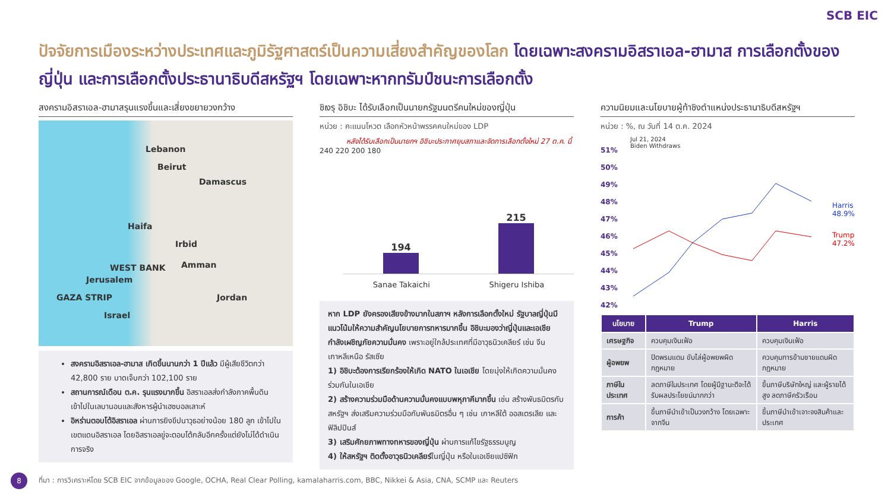SCB EIC
ปัจจัยการเมืองระหว่างประเทศและภูมิรัฐศาสตร์เป็นความเสี่ยงสำคัญของโลก โดยเฉพาะสงครามอิสราเอล-ฮามาส การเลือกตั้งของญี่ปุ่น และการเลือกตั้งประธานาธิบดีสหรัฐฯ โดยเฉพาะหากทรัมป์ชนะการเลือกตั้ง
สงครามอิสราเอล-ฮามาสรุนแรงขึ้นและเสี่ยงขยายวงกว้าง
Lebanon
Beirut
Damascus
Haifa
Irbid
WEST BANK Amman
Jerusalem
GAZA STRIP Jordan
Israel
สงครามอิสราเอล-ฮามาส เกิดขึ้นนานกว่า 1 ปีแล้ว มีผู้เสียชีวิตกว่า 42,800 ราย บาดเจ็บกว่า 102,100 ราย
สถานการณ์เดือน ต.ค. รุนแรงมากขึ้น อิสราเอลส่งกำลังภาคพื้นดินเข้าไปในเลบานอนและสังหารผู้นำเฮซบอลเลาะห์
อิหร่านตอบโต้อิสราเอล ผ่านการยิงขีปนาวุธอย่างน้อย 180 ลูก เข้าไปในเขตแดนอิสราเอล โดยอิสราเอลขู่จะตอบโต้กลับอีกครั้งแต่ยังไม่ได้ดำเนินการจริง
ชิเงรุ อิชิบะ ได้รับเลือกเป็นนายกรัฐมนตรีคนใหม่ของญี่ปุ่น
หน่วย : คะแนนโหวต เลือกหัวหน้าพรรคคนใหม่ของ LDP
หลังได้รับเลือกเป็นนายกฯ อิชิบะประกาศยุบสภาและจัดการเลือกตั้งใหม่ 27 ต.ค. นี้
240 220 200 180
194
215
Sanae Takaichi Shigeru Ishiba
หาก LDP ยังครองเสียงข้างมากในสภาฯ หลังการเลือกตั้งใหม่ รัฐบาลญี่ปุ่นมีแนวโน้มให้ความสำคัญนโยบายการทหารมากขึ้น อิชิบะมองว่าญี่ปุ่นและเอเชียกำลังเผชิญภัยความมั่นคง เพราะอยู่ใกล้ประเทศที่มีอาวุธนิวเคลียร์ เช่น จีน เกาหลีเหนือ รัสเซีย
1) อิชิบะต้องการเรียกร้องให้เกิด NATO ในเอเชีย โดยมุ่งให้เกิดความมั่นคงร่วมกันในเอเชีย
2) สร้างความร่วมมือด้านความมั่นคงแบบพหุภาคีมากขึ้น เช่น สร้างพันธมิตรกับสหรัฐฯ ส่งเสริมความร่วมมือกับพันธมิตรอื่น ๆ เช่น เกาหลีใต้ ออสเตรเลีย และฟิลิปปินส์
3) เสริมศักยภาพทางทหารของญี่ปุ่น ผ่านการแก้ไขรัฐธรรมนูญ
4) ให้สหรัฐฯ ติดตั้งอาวุธนิวเคลียร์ในญี่ปุ่น หรือในเอเชียแปซิฟิก
ความนิยมและนโยบายผู้ท้าชิงตำแหน่งประธานาธิบดีสหรัฐฯ
หน่วย : %, ณ วันที่ 14 ต.ค. 2024
51%
50%
49%
48%
47%
46%
45%
44%
43%
42%
Jul 21, 2024
Biden Withdraws
Harris
48.9%
Trump
47.2%
| นโยบาย | Trump | Harris |
| --- | --- | --- |
| เศรษฐกิจ | ควบคุมเงินเฟ้อ | ควบคุมเงินเฟ้อ |
| ผู้อพยพ | ปิดพรมแดน ขับไล่ผู้อพยพผิดกฎหมาย | ควบคุมการข้ามชายแดนผิดกฎหมาย |
| ภาษีในประเทศ | ลดภาษีในประเทศ โดยผู้มีฐานะดีจะได้รับผลประโยชน์มากกว่า | ขึ้นภาษีบริษัทใหญ่ และผู้รายได้สูง ลดภาษีครัวเรือน |
| การค้า | ขึ้นภาษีนำเข้าเป็นวงกว้าง โดยเฉพาะจากจีน | ขึ้นภาษีนำเข้าเจาะจงสินค้าและประเทศ |
8
ที่มา : การวิเคราะห์โดย SCB EIC จากข้อมูลของ Google, OCHA, Real Clear Polling, kamalaharris.com, BBC, Nikkei & Asia, CNA, SCMP และ Reuters